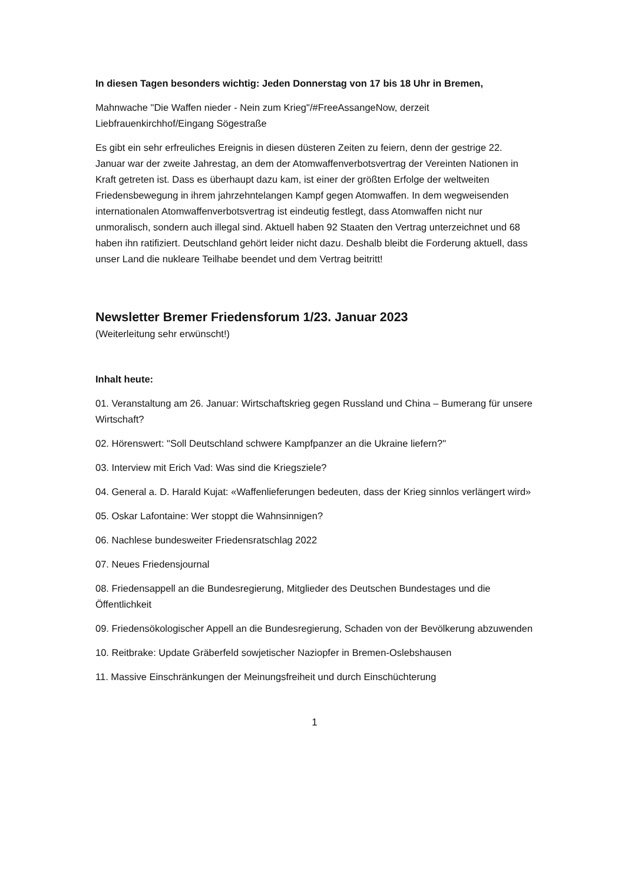In diesen Tagen besonders wichtig: Jeden Donnerstag von 17 bis 18 Uhr in Bremen,
Mahnwache "Die Waffen nieder - Nein zum Krieg"/#FreeAssangeNow, derzeit Liebfrauenkirchhof/Eingang Sögestraße
Es gibt ein sehr erfreuliches Ereignis in diesen düsteren Zeiten zu feiern, denn der gestrige 22. Januar war der zweite Jahrestag, an dem der Atomwaffenverbotsvertrag der Vereinten Nationen in Kraft getreten ist. Dass es überhaupt dazu kam, ist einer der größten Erfolge der weltweiten Friedensbewegung in ihrem jahrzehntelangen Kampf gegen Atomwaffen. In dem wegweisenden internationalen Atomwaffenverbotsvertrag ist eindeutig festlegt, dass Atomwaffen nicht nur unmoralisch, sondern auch illegal sind. Aktuell haben 92 Staaten den Vertrag unterzeichnet und 68 haben ihn ratifiziert. Deutschland gehört leider nicht dazu. Deshalb bleibt die Forderung aktuell, dass unser Land die nukleare Teilhabe beendet und dem Vertrag beitritt!
Newsletter Bremer Friedensforum 1/23. Januar 2023
(Weiterleitung sehr erwünscht!)
Inhalt heute:
01. Veranstaltung am 26. Januar: Wirtschaftskrieg gegen Russland und China – Bumerang für unsere Wirtschaft?
02. Hörenswert: "Soll Deutschland schwere Kampfpanzer an die Ukraine liefern?"
03. Interview mit Erich Vad: Was sind die Kriegsziele?
04. General a. D. Harald Kujat: «Waffenlieferungen bedeuten, dass der Krieg sinnlos verlängert wird»
05. Oskar Lafontaine: Wer stoppt die Wahnsinnigen?
06. Nachlese bundesweiter Friedensratschlag 2022
07. Neues Friedensjournal
08. Friedensappell an die Bundesregierung, Mitglieder des Deutschen Bundestages und die Öffentlichkeit
09. Friedensökologischer Appell an die Bundesregierung, Schaden von der Bevölkerung abzuwenden
10. Reitbrake: Update Gräberfeld sowjetischer Naziopfer in Bremen-Oslebshausen
11. Massive Einschränkungen der Meinungsfreiheit und durch Einschüchterung
1